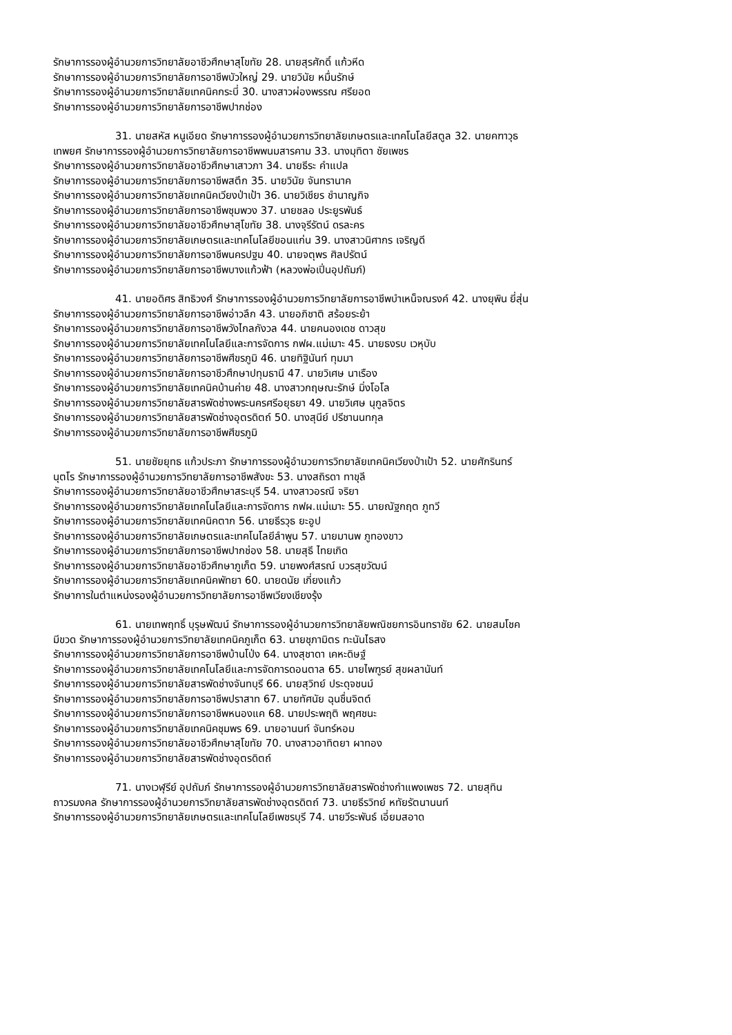รักษาการรองผู้อำนวยการวิทยาลัยอาชีวศึกษาสุโขทัย 28. นายสุรศักดิ์ แก้วหีด
รักษาการรองผู้อำนวยการวิทยาลัยการอาชีพบัวใหญ่ 29. นายวินัย หมื่นรักษ์
รักษาการรองผู้อำนวยการวิทยาลัยเทคนิคกระบี่ 30. นางสาวผ่องพรรณ ศรียอด
รักษาการรองผู้อำนวยการวิทยาลัยการอาชีพปากช่อง
31. นายสหัส หนูเอียด รักษาการรองผู้อำนวยการวิทยาลัยเกษตรและเทคโนโลยีสตูล 32. นายคฑาวุธ
เทพยศ รักษาการรองผู้อำนวยการวิทยาลัยการอาชีพพนมสารคาม 33. นางมุทิตา ชัยเพชร
รักษาการรองผู้อำนวยการวิทยาลัยอาชีวศึกษาเสาวภา 34. นายธีระ คำแปล
รักษาการรองผู้อำนวยการวิทยาลัยการอาชีพสตึก 35. นายวินัย จันทรานาค
รักษาการรองผู้อำนวยการวิทยาลัยเทคนิคเวียงป่าเป้า 36. นายวิเชียร ชำนาญกิจ
รักษาการรองผู้อำนวยการวิทยาลัยการอาชีพชุมพวง 37. นายชลอ ประยูรพันธ์
รักษาการรองผู้อำนวยการวิทยาลัยอาชีวศึกษาสุโขทัย 38. นางจุรีรัตน์ ดรละคร
รักษาการรองผู้อำนวยการวิทยาลัยเกษตรและเทคโนโลยีขอนแก่น 39. นางสาวนิศากร เจริญดี
รักษาการรองผู้อำนวยการวิทยาลัยการอาชีพนครปฐม 40. นายจตุพร ศิลปรัตน์
รักษาการรองผู้อำนวยการวิทยาลัยการอาชีพบางแก้วฟ้า (หลวงพ่อเปิ่นอุปถัมภ์)
41. นายอดิศร สิทธิวงศ์ รักษาการรองผู้อำนวยการวิทยาลัยการอาชีพบำเหน็จณรงค์ 42. นางยุพิน ยี่สุ่น
รักษาการรองผู้อำนวยการวิทยาลัยการอาชีพอ่าวลึก 43. นายอภิชาติ สร้อยระย้า
รักษาการรองผู้อำนวยการวิทยาลัยการอาชีพวังไกลกังวล 44. นายคนองเดช ดาวสุข
รักษาการรองผู้อำนวยการวิทยาลัยเทคโนโลยีและการจัดการ กฟผ.แม่เมาะ 45. นายธงรบ เวหุบับ
รักษาการรองผู้อำนวยการวิทยาลัยการอาชีพศีขรภูมิ 46. นายทิฐินันท์ ทุมมา
รักษาการรองผู้อำนวยการวิทยาลัยการอาชีวศึกษาปทุมธานี 47. นายวิเศษ นาเรือง
รักษาการรองผู้อำนวยการวิทยาลัยเทคนิคบ้านค่าย 48. นางสาวกฤษณะรักษ์ มิ่งโอโล
รักษาการรองผู้อำนวยการวิทยาลัยสารพัดช่างพระนครศรีอยุธยา 49. นายวิเศษ นุกูลจิตร
รักษาการรองผู้อำนวยการวิทยาลัยสารพัดช่างอุตรดิตถ์ 50. นางสุนีย์ ปรีชานนทกุล
รักษาการรองผู้อำนวยการวิทยาลัยการอาชีพศีขรภูมิ
51. นายชัยยุทธ แก้วประภา รักษาการรองผู้อำนวยการวิทยาลัยเทคนิคเวียงป่าเป้า 52. นายศักรินทร์
นุตโร รักษาการรองผู้อำนวยการวิทยาลัยการอาชีพสังขะ 53. นางสถิรดา ทาขุลี
รักษาการรองผู้อำนวยการวิทยาลัยอาชีวศึกษาสระบุรี 54. นางสาวอรณี จริยา
รักษาการรองผู้อำนวยการวิทยาลัยเทคโนโลยีและการจัดการ กฟผ.แม่เมาะ 55. นายณัฐกฤต ภูทวี
รักษาการรองผู้อำนวยการวิทยาลัยเทคนิคตาก 56. นายธีรวุธ ยะอูป
รักษาการรองผู้อำนวยการวิทยาลัยเกษตรและเทคโนโลยีลำพูน 57. นายมานพ ภูทองขาว
รักษาการรองผู้อำนวยการวิทยาลัยการอาชีพปากช่อง 58. นายสุธี ไทยเกิด
รักษาการรองผู้อำนวยการวิทยาลัยอาชีวศึกษาภูเก็ต 59. นายพงศ์สรณ์ บวรสุขวัฒน์
รักษาการรองผู้อำนวยการวิทยาลัยเทคนิคพัทยา 60. นายดนัย เกี่ยงแก้ว
รักษาการในตำแหน่งรองผู้อำนวยการวิทยาลัยการอาชีพเวียงเชียงรุ้ง
61. นายเทพฤทธิ์ บุรุษพัฒน์ รักษาการรองผู้อำนวยการวิทยาลัยพณิชยการอินทราชัย 62. นายสมโชค
มีขวด รักษาการรองผู้อำนวยการวิทยาลัยเทคนิคภูเก็ต 63. นายชุภามิตร ทะนันไธสง
รักษาการรองผู้อำนวยการวิทยาลัยการอาชีพบ้านโป่ง 64. นางสุชาดา เคหะดิษฐ์
รักษาการรองผู้อำนวยการวิทยาลัยเทคโนโลยีและการจัดการดอนตาล 65. นายไพฑูรย์ สุขผลานันท์
รักษาการรองผู้อำนวยการวิทยาลัยสารพัดช่างจันทบุรี 66. นายสุวิทย์ ประดุจชนม์
รักษาการรองผู้อำนวยการวิทยาลัยการอาชีพปราสาท 67. นายทัศนัย ฉุนชื่นจิตต์
รักษาการรองผู้อำนวยการวิทยาลัยการอาชีพหนองแค 68. นายประพฤติ พฤศชนะ
รักษาการรองผู้อำนวยการวิทยาลัยเทคนิคชุมพร 69. นายอานนท์ จันทร์หอม
รักษาการรองผู้อำนวยการวิทยาลัยอาชีวศึกษาสุโขทัย 70. นางสาวอาทิตยา ผาทอง
รักษาการรองผู้อำนวยการวิทยาลัยสารพัดช่างอุตรดิตถ์
71. นางเวฬุรีย์ อุปถัมภ์ รักษาการรองผู้อำนวยการวิทยาลัยสารพัดช่างกำแพงเพชร 72. นายสุทิน
ถาวรมงคล รักษาการรองผู้อำนวยการวิทยาลัยสารพัดช่างอุตรดิตถ์ 73. นายธีรวิทย์ หทัยรัตนานนท์
รักษาการรองผู้อำนวยการวิทยาลัยเกษตรและเทคโนโลยีเพชรบุรี 74. นายวีระพันธ์ เอี่ยมสอาด